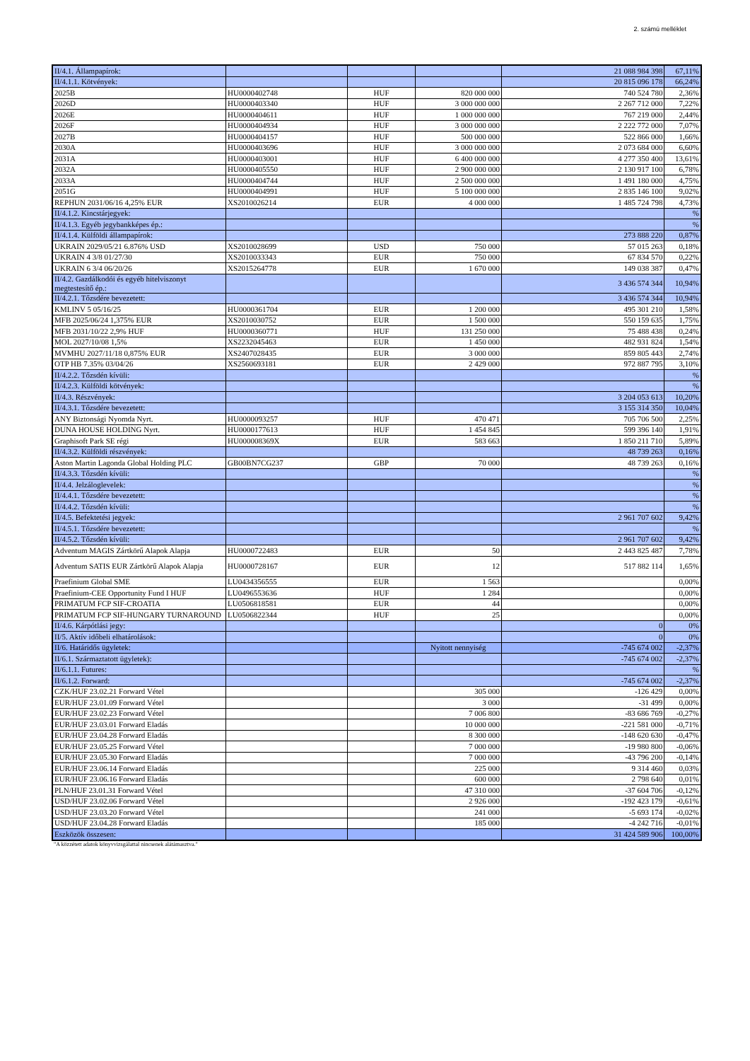2. számú melléklet
| II/4.1. Állampapírok: | | | | 21 088 984 398 | 67,11% |
| II/4.1.1. Kötvények: | | | | 20 815 096 178 | 66,24% |
| 2025B | HU0000402748 | HUF | 820 000 000 | 740 524 780 | 2,36% |
| 2026D | HU0000403340 | HUF | 3 000 000 000 | 2 267 712 000 | 7,22% |
| 2026E | HU0000404611 | HUF | 1 000 000 000 | 767 219 000 | 2,44% |
| 2026F | HU0000404934 | HUF | 3 000 000 000 | 2 222 772 000 | 7,07% |
| 2027B | HU0000404157 | HUF | 500 000 000 | 522 866 000 | 1,66% |
| 2030A | HU0000403696 | HUF | 3 000 000 000 | 2 073 684 000 | 6,60% |
| 2031A | HU0000403001 | HUF | 6 400 000 000 | 4 277 350 400 | 13,61% |
| 2032A | HU0000405550 | HUF | 2 900 000 000 | 2 130 917 100 | 6,78% |
| 2033A | HU0000404744 | HUF | 2 500 000 000 | 1 491 180 000 | 4,75% |
| 2051G | HU0000404991 | HUF | 5 100 000 000 | 2 835 146 100 | 9,02% |
| REPHUN 2031/06/16 4,25% EUR | XS2010026214 | EUR | 4 000 000 | 1 485 724 798 | 4,73% |
| II/4.1.2. Kincstárjegyek: | | | | | % |
| II/4.1.3. Egyéb jegybankképes ép.: | | | | | % |
| II/4.1.4. Külföldi állampapírok: | | | | 273 888 220 | 0,87% |
| UKRAIN 2029/05/21 6.876% USD | XS2010028699 | USD | 750 000 | 57 015 263 | 0,18% |
| UKRAIN 4 3/8 01/27/30 | XS2010033343 | EUR | 750 000 | 67 834 570 | 0,22% |
| UKRAIN 6 3/4 06/20/26 | XS2015264778 | EUR | 1 670 000 | 149 038 387 | 0,47% |
| II/4.2. Gazdálkodói és egyéb hitelviszonyt megtestesítő ép.: | | | | 3 436 574 344 | 10,94% |
| II/4.2.1. Tőzsdére bevezetett: | | | | 3 436 574 344 | 10,94% |
| KMLINV 5 05/16/25 | HU0000361704 | EUR | 1 200 000 | 495 301 210 | 1,58% |
| MFB 2025/06/24 1,375% EUR | XS2010030752 | EUR | 1 500 000 | 550 159 635 | 1,75% |
| MFB 2031/10/22 2,9% HUF | HU0000360771 | HUF | 131 250 000 | 75 488 438 | 0,24% |
| MOL 2027/10/08 1,5% | XS2232045463 | EUR | 1 450 000 | 482 931 824 | 1,54% |
| MVMHU 2027/11/18 0,875% EUR | XS2407028435 | EUR | 3 000 000 | 859 805 443 | 2,74% |
| OTP HB 7.35% 03/04/26 | XS2560693181 | EUR | 2 429 000 | 972 887 795 | 3,10% |
| II/4.2.2. Tőzsdén kívüli: | | | | | % |
| II/4.2.3. Külföldi kötvények: | | | | | % |
| II/4.3. Részvények: | | | | 3 204 053 613 | 10,20% |
| II/4.3.1. Tőzsdére bevezetett: | | | | 3 155 314 350 | 10,04% |
| ANY Biztonsági Nyomda Nyrt. | HU0000093257 | HUF | 470 471 | 705 706 500 | 2,25% |
| DUNA HOUSE HOLDING Nyrt. | HU0000177613 | HUF | 1 454 845 | 599 396 140 | 1,91% |
| Graphisoft Park SE régi | HU000008369X | EUR | 583 663 | 1 850 211 710 | 5,89% |
| II/4.3.2. Külföldi részvények: | | | | 48 739 263 | 0,16% |
| Aston Martin Lagonda Global Holding PLC | GB00BN7CG237 | GBP | 70 000 | 48 739 263 | 0,16% |
| II/4.3.3. Tőzsdén kívüli: | | | | | % |
| II/4.4. Jelzáloglevelek: | | | | | % |
| II/4.4.1. Tőzsdére bevezetett: | | | | | % |
| II/4.4.2. Tőzsdén kívüli: | | | | | % |
| II/4.5. Befektetési jegyek: | | | | 2 961 707 602 | 9,42% |
| II/4.5.1. Tőzsdére bevezetett: | | | | | % |
| II/4.5.2. Tőzsdén kívüli: | | | | 2 961 707 602 | 9,42% |
| Adventum MAGIS Zártkörű Alapok Alapja | HU0000722483 | EUR | 50 | 2 443 825 487 | 7,78% |
| Adventum SATIS EUR Zártkörű Alapok Alapja | HU0000728167 | EUR | 12 | 517 882 114 | 1,65% |
| Praefinium Global SME | LU0434356555 | EUR | 1 563 | | 0,00% |
| Praefinium-CEE Opportunity Fund I HUF | LU0496553636 | HUF | 1 284 | | 0,00% |
| PRIMATUM FCP SIF-CROATIA | LU0506818581 | EUR | 44 | | 0,00% |
| PRIMATUM FCP SIF-HUNGARY TURNAROUND | LU0506822344 | HUF | 25 | | 0,00% |
| II/4.6. Kárpótlási jegy: | | | | 0 | 0% |
| II/5. Aktív időbeli elhatárolások: | | | | 0 | 0% |
| II/6. Határidős ügyletek: | | | Nyitott nennyiség | -745 674 002 | -2,37% |
| II/6.1. Származtatott ügyletek): | | | | -745 674 002 | -2,37% |
| II/6.1.1. Futures: | | | | | % |
| II/6.1.2. Forward: | | | | -745 674 002 | -2,37% |
| CZK/HUF 23.02.21 Forward Vétel | | | 305 000 | -126 429 | 0,00% |
| EUR/HUF 23.01.09 Forward Vétel | | | 3 000 | -31 499 | 0,00% |
| EUR/HUF 23.02.23 Forward Vétel | | | 7 006 800 | -83 686 769 | -0,27% |
| EUR/HUF 23.03.01 Forward Eladás | | | 10 000 000 | -221 581 000 | -0,71% |
| EUR/HUF 23.04.28 Forward Eladás | | | 8 300 000 | -148 620 630 | -0,47% |
| EUR/HUF 23.05.25 Forward Vétel | | | 7 000 000 | -19 980 800 | -0,06% |
| EUR/HUF 23.05.30 Forward Eladás | | | 7 000 000 | -43 796 200 | -0,14% |
| EUR/HUF 23.06.14 Forward Eladás | | | 225 000 | 9 314 460 | 0,03% |
| EUR/HUF 23.06.16 Forward Eladás | | | 600 000 | 2 798 640 | 0,01% |
| PLN/HUF 23.01.31 Forward Vétel | | | 47 310 000 | -37 604 706 | -0,12% |
| USD/HUF 23.02.06 Forward Vétel | | | 2 926 000 | -192 423 179 | -0,61% |
| USD/HUF 23.03.20 Forward Vétel | | | 241 000 | -5 693 174 | -0,02% |
| USD/HUF 23.04.28 Forward Eladás | | | 185 000 | -4 242 716 | -0,01% |
| Eszközök összesen: | | | | 31 424 589 906 | 100,00% |
"A közzétett adatok könyvvizsgálattal nincsenek alátámasztva."